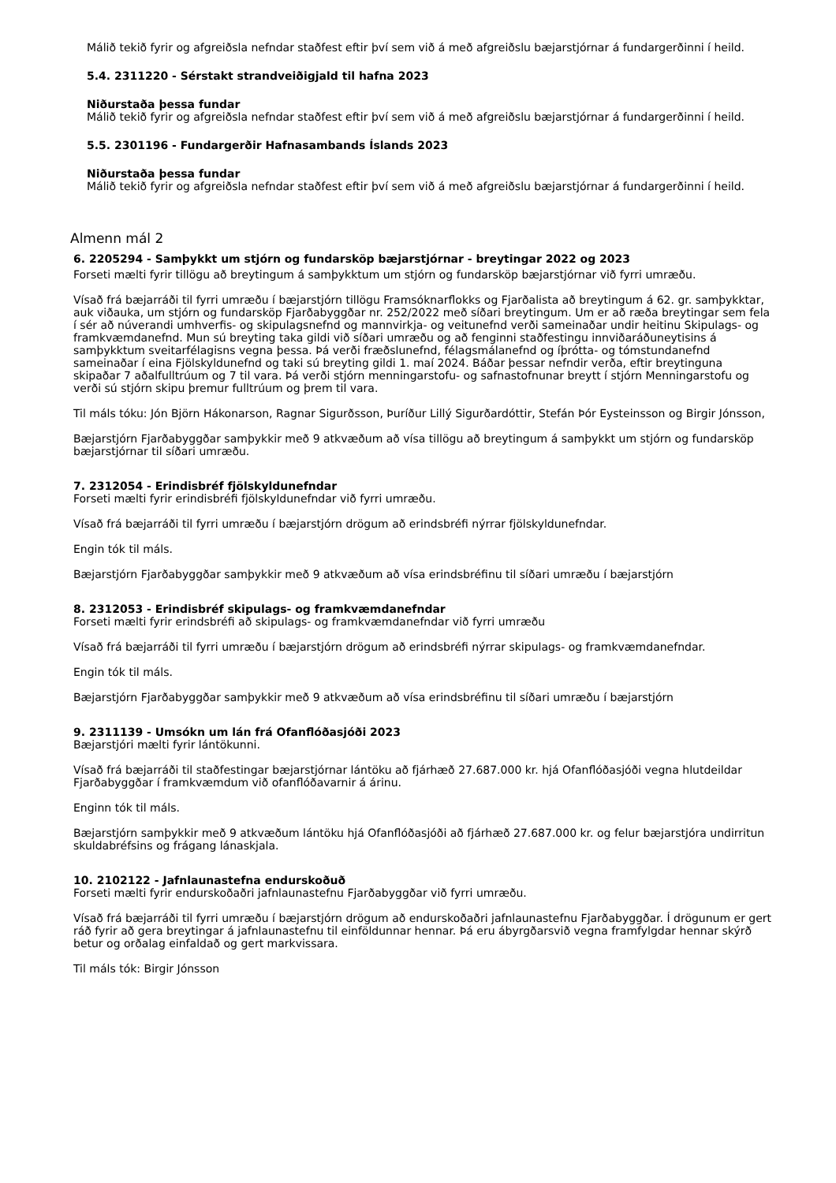Málið tekið fyrir og afgreiðsla nefndar staðfest eftir því sem við á með afgreiðslu bæjarstjórnar á fundargerðinni í heild.
5.4. 2311220 - Sérstakt strandveiðigjald til hafna 2023
Niðurstaða þessa fundar
Málið tekið fyrir og afgreiðsla nefndar staðfest eftir því sem við á með afgreiðslu bæjarstjórnar á fundargerðinni í heild.
5.5. 2301196 - Fundargerðir Hafnasambands Íslands 2023
Niðurstaða þessa fundar
Málið tekið fyrir og afgreiðsla nefndar staðfest eftir því sem við á með afgreiðslu bæjarstjórnar á fundargerðinni í heild.
Almenn mál 2
6. 2205294 - Samþykkt um stjórn og fundarsköp bæjarstjórnar - breytingar 2022 og 2023
Forseti mælti fyrir tillögu að breytingum á samþykktum um stjórn og fundarsköp bæjarstjórnar við fyrri umræðu.
Vísað frá bæjarráði til fyrri umræðu í bæjarstjórn tillögu Framsóknarflokks og Fjarðalista að breytingum á 62. gr. samþykktar, auk viðauka, um stjórn og fundarsköp Fjarðabyggðar nr. 252/2022 með síðari breytingum. Um er að ræða breytingar sem fela í sér að núverandi umhverfis- og skipulagsnefnd og mannvirkja- og veitunefnd verði sameinaðar undir heitinu Skipulags- og framkvæmdanefnd. Mun sú breyting taka gildi við síðari umræðu og að fenginni staðfestingu innviðaráðuneytisins á samþykktum sveitarfélagisns vegna þessa. Þá verði fræðslunefnd, félagsmálanefnd og íþrótta- og tómstundanefnd sameinaðar í eina Fjölskyldunefnd og taki sú breyting gildi 1. maí 2024. Báðar þessar nefndir verða, eftir breytinguna skipaðar 7 aðalfulltrúum og 7 til vara. Þá verði stjórn menningarstofu- og safnastofnunar breytt í stjórn Menningarstofu og verði sú stjórn skipu þremur fulltrúum og þrem til vara.
Til máls tóku: Jón Björn Hákonarson, Ragnar Sigurðsson, Þuríður Lillý Sigurðardóttir, Stefán Þór Eysteinsson og Birgir Jónsson,
Bæjarstjórn Fjarðabyggðar samþykkir með 9 atkvæðum að vísa tillögu að breytingum á samþykkt um stjórn og fundarsköp bæjarstjórnar til síðari umræðu.
7. 2312054 - Erindisbréf fjölskyldunefndar
Forseti mælti fyrir erindisbréfi fjölskyldunefndar við fyrri umræðu.
Vísað frá bæjarráði til fyrri umræðu í bæjarstjórn drögum að erindsbréfi nýrrar fjölskyldunefndar.
Engin tók til máls.
Bæjarstjórn Fjarðabyggðar samþykkir með 9 atkvæðum að vísa erindsbréfinu til síðari umræðu í bæjarstjórn
8. 2312053 - Erindisbréf skipulags- og framkvæmdanefndar
Forseti mælti fyrir erindsbréfi að skipulags- og framkvæmdanefndar við fyrri umræðu
Vísað frá bæjarráði til fyrri umræðu í bæjarstjórn drögum að erindsbréfi nýrrar skipulags- og framkvæmdanefndar.
Engin tók til máls.
Bæjarstjórn Fjarðabyggðar samþykkir með 9 atkvæðum að vísa erindsbréfinu til síðari umræðu í bæjarstjórn
9. 2311139 - Umsókn um lán frá Ofanflóðasjóði 2023
Bæjarstjóri mælti fyrir lántökunni.
Vísað frá bæjarráði til staðfestingar bæjarstjórnar lántöku að fjárhæð 27.687.000 kr. hjá Ofanflóðasjóði vegna hlutdeildar Fjarðabyggðar í framkvæmdum við ofanflóðavarnir á árinu.
Enginn tók til máls.
Bæjarstjórn samþykkir með 9 atkvæðum lántöku hjá Ofanflóðasjóði að fjárhæð 27.687.000 kr. og felur bæjarstjóra undirritun skuldabréfsins og frágang lánaskjala.
10. 2102122 - Jafnlaunastefna endurskoðuð
Forseti mælti fyrir endurskoðaðri jafnlaunastefnu Fjarðabyggðar við fyrri umræðu.
Vísað frá bæjarráði til fyrri umræðu í bæjarstjórn drögum að endurskoðaðri jafnlaunastefnu Fjarðabyggðar. Í drögunum er gert ráð fyrir að gera breytingar á jafnlaunastefnu til einföldunnar hennar. Þá eru ábyrgðarsvið vegna framfylgdar hennar skýrð betur og orðalag einfaldað og gert markvissara.
Til máls tók: Birgir Jónsson